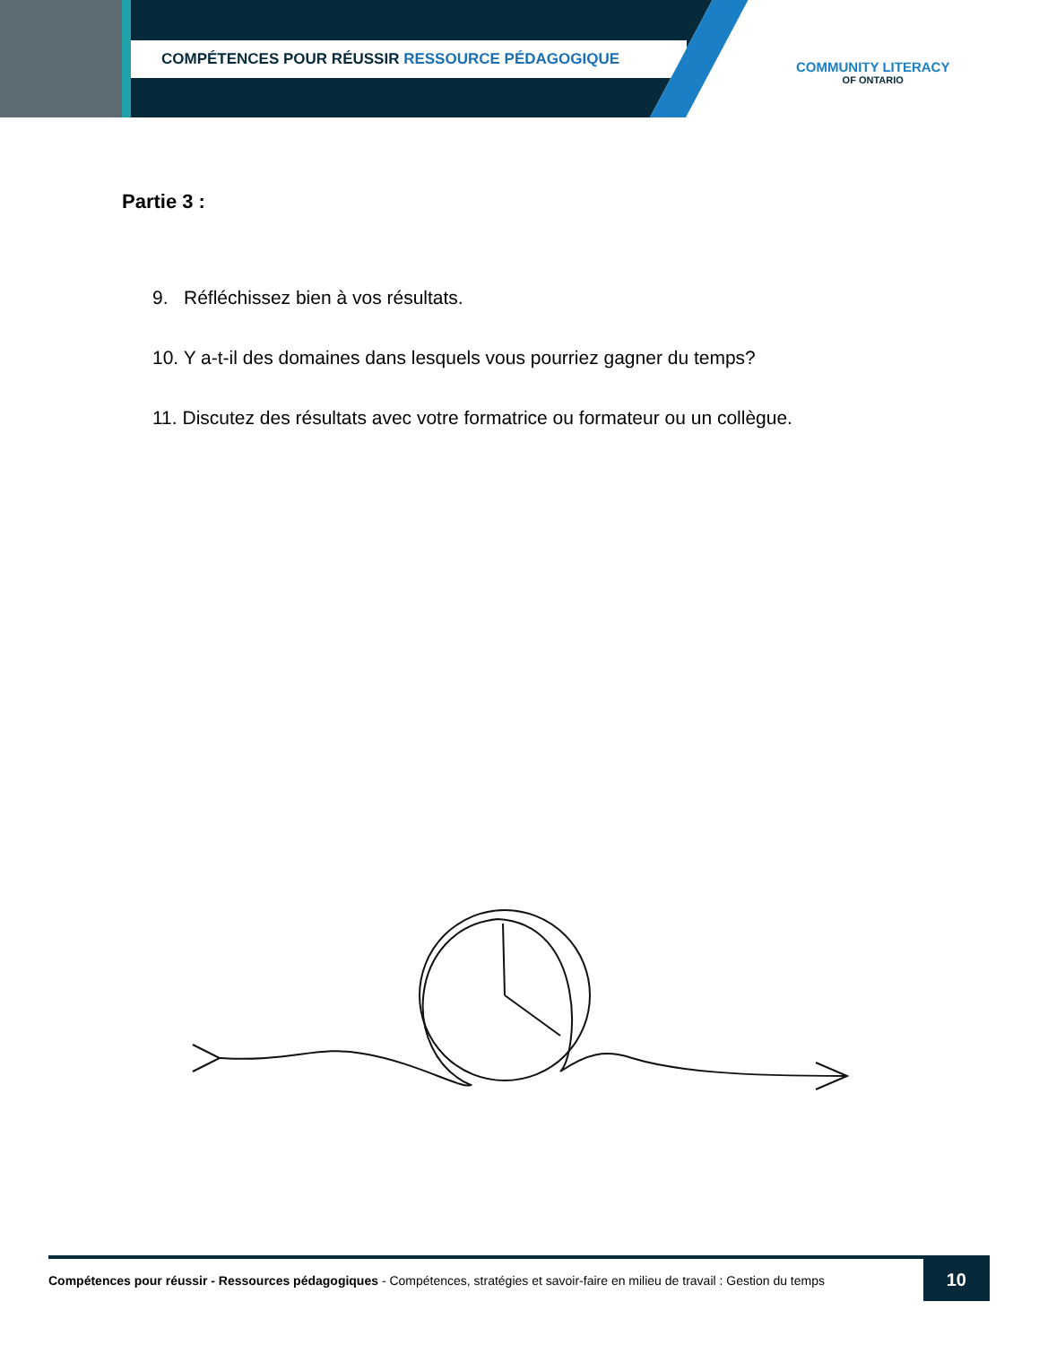COMPÉTENCES POUR RÉUSSIR RESSOURCE PÉDAGOGIQUE
COMMUNITY LITERACY
OF ONTARIO
Partie 3 :
9. Réfléchissez bien à vos résultats.
10. Y a-t-il des domaines dans lesquels vous pourriez gagner du temps?
11. Discutez des résultats avec votre formatrice ou formateur ou un collègue.
Compétences pour réussir - Ressources pédagogiques - Compétences, stratégies et savoir-faire en milieu de travail : Gestion du temps
10